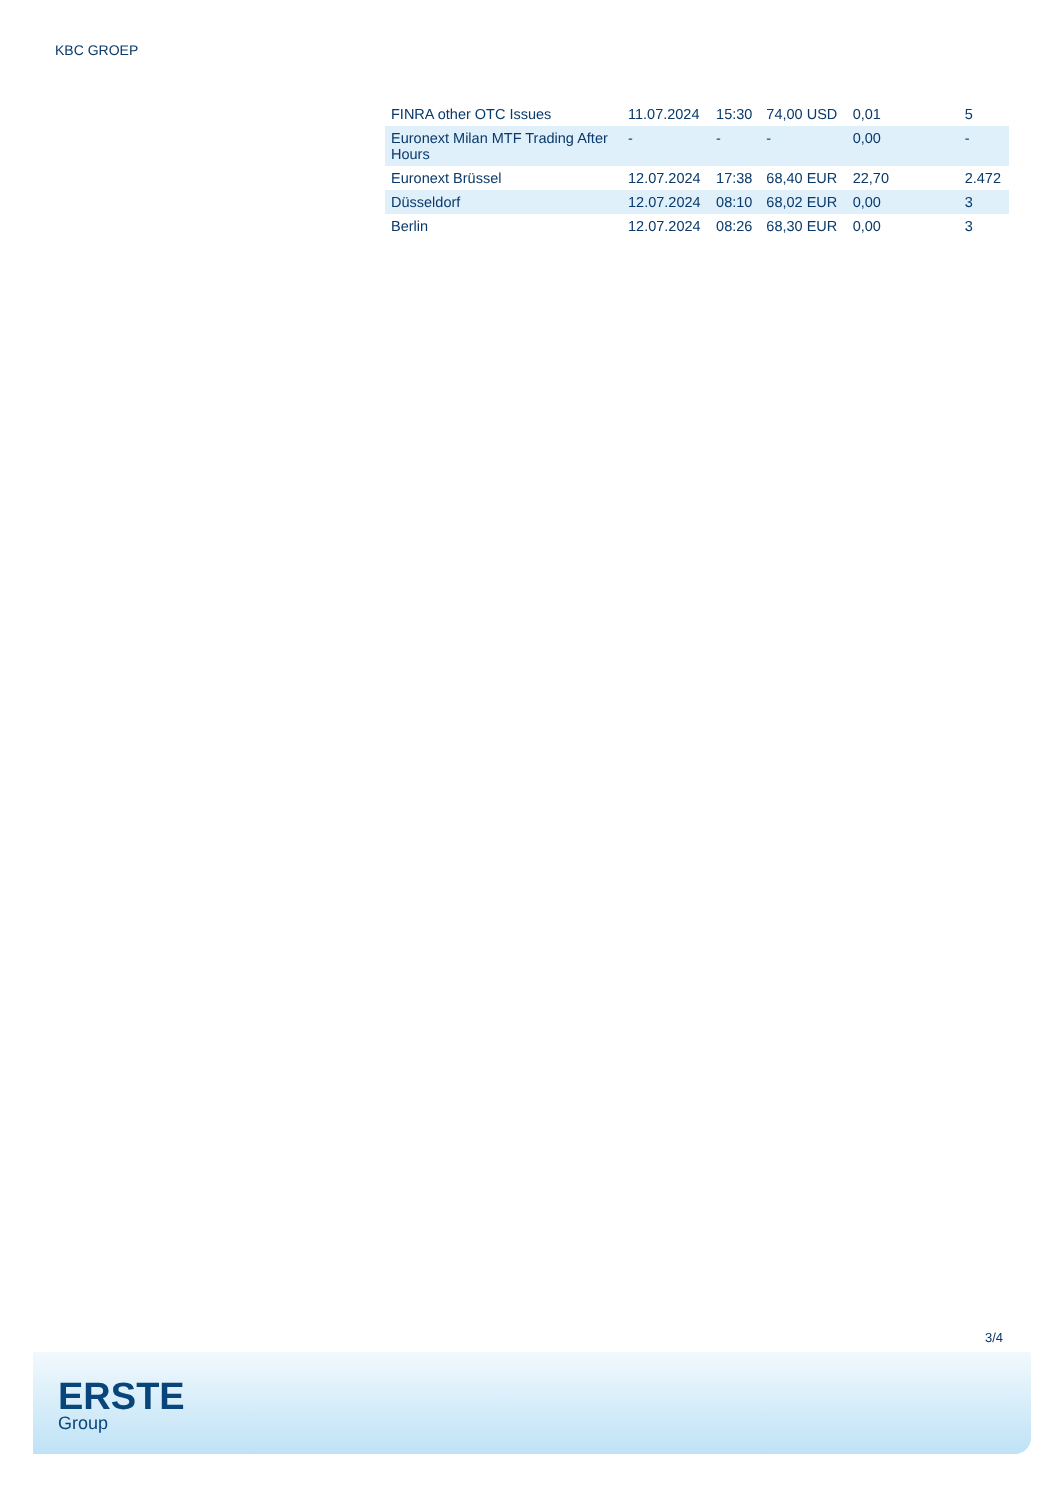KBC GROEP
| FINRA other OTC Issues | 11.07.2024 | 15:30 | 74,00 USD | 0,01 | 5 |
| Euronext Milan MTF Trading After Hours | - | - | - | 0,00 | - |
| Euronext Brüssel | 12.07.2024 | 17:38 | 68,40 EUR | 22,70 | 2.472 |
| Düsseldorf | 12.07.2024 | 08:10 | 68,02 EUR | 0,00 | 3 |
| Berlin | 12.07.2024 | 08:26 | 68,30 EUR | 0,00 | 3 |
3/4
ERSTE
Group